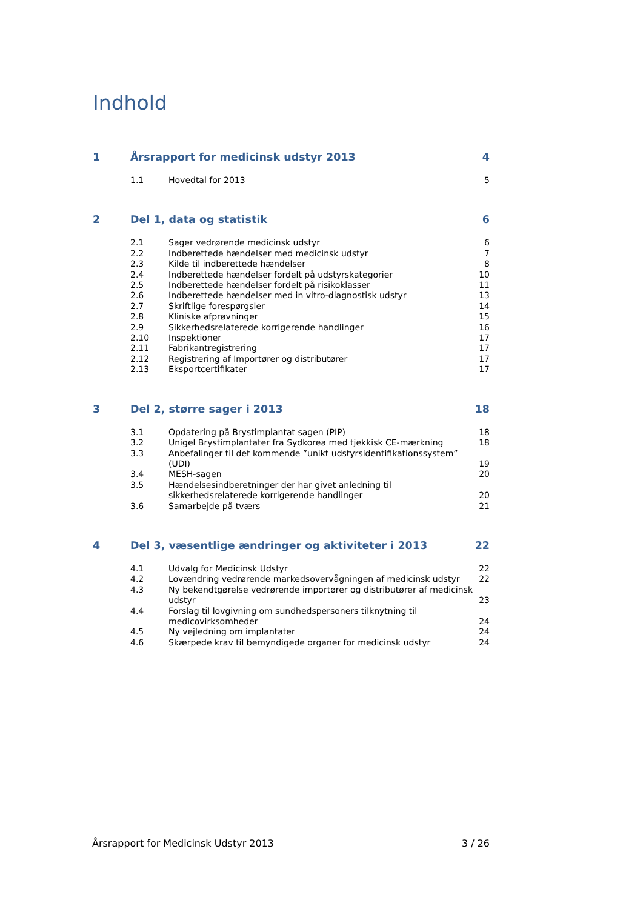Indhold
1 Årsrapport for medicinsk udstyr 2013 4
1.1 Hovedtal for 2013 5
2 Del 1, data og statistik 6
2.1 Sager vedrørende medicinsk udstyr 6
2.2 Indberettede hændelser med medicinsk udstyr 7
2.3 Kilde til indberettede hændelser 8
2.4 Indberettede hændelser fordelt på udstyrskategorier 10
2.5 Indberettede hændelser fordelt på risikoklasser 11
2.6 Indberettede hændelser med in vitro-diagnostisk udstyr 13
2.7 Skriftlige forespørgsler 14
2.8 Kliniske afprøvninger 15
2.9 Sikkerhedsrelaterede korrigerende handlinger 16
2.10 Inspektioner 17
2.11 Fabrikantregistrering 17
2.12 Registrering af Importører og distributører 17
2.13 Eksportcertifikater 17
3 Del 2, større sager i 2013 18
3.1 Opdatering på Brystimplantat sagen (PIP) 18
3.2 Unigel Brystimplantater fra Sydkorea med tjekkisk CE-mærkning 18
3.3 Anbefalinger til det kommende ”unikt udstyrsidentifikationssystem” (UDI) 19
3.4 MESH-sagen 20
3.5 Hændelsesindberetninger der har givet anledning til sikkerhedsrelaterede korrigerende handlinger 20
3.6 Samarbejde på tværs 21
4 Del 3, væsentlige ændringer og aktiviteter i 2013 22
4.1 Udvalg for Medicinsk Udstyr 22
4.2 Lovændring vedrørende markedsovervågningen af medicinsk udstyr 22
4.3 Ny bekendtgørelse vedrørende importører og distributører af medicinsk udstyr 23
4.4 Forslag til lovgivning om sundhedspersoners tilknytning til medicovirksomheder 24
4.5 Ny vejledning om implantater 24
4.6 Skærpede krav til bemyndigede organer for medicinsk udstyr 24
Årsrapport for Medicinsk Udstyr 2013 3 / 26